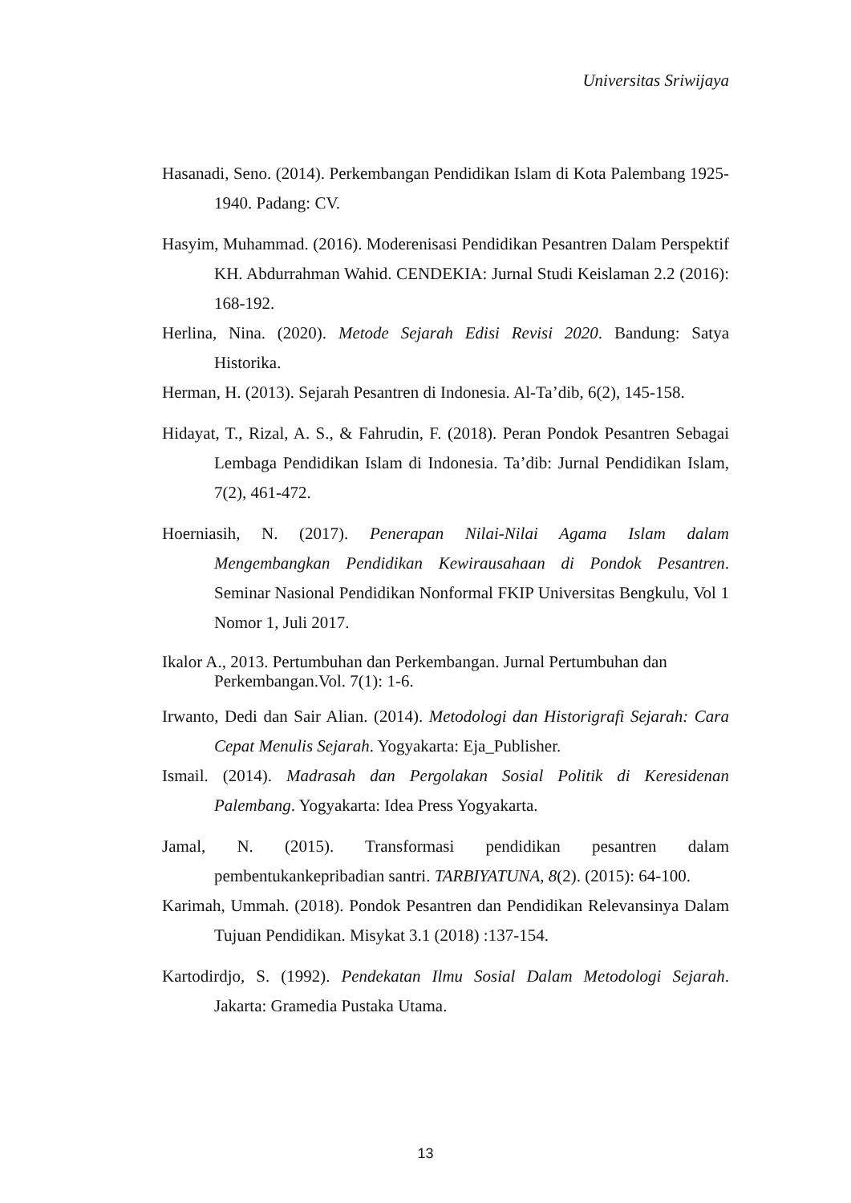Universitas Sriwijaya
Hasanadi, Seno. (2014). Perkembangan Pendidikan Islam di Kota Palembang 1925-1940. Padang: CV.
Hasyim, Muhammad. (2016). Moderenisasi Pendidikan Pesantren Dalam Perspektif KH. Abdurrahman Wahid. CENDEKIA: Jurnal Studi Keislaman 2.2 (2016): 168-192.
Herlina, Nina. (2020). Metode Sejarah Edisi Revisi 2020. Bandung: Satya Historika.
Herman, H. (2013). Sejarah Pesantren di Indonesia. Al-Ta’dib, 6(2), 145-158.
Hidayat, T., Rizal, A. S., & Fahrudin, F. (2018). Peran Pondok Pesantren Sebagai Lembaga Pendidikan Islam di Indonesia. Ta’dib: Jurnal Pendidikan Islam, 7(2), 461-472.
Hoerniasih, N. (2017). Penerapan Nilai-Nilai Agama Islam dalam Mengembangkan Pendidikan Kewirausahaan di Pondok Pesantren. Seminar Nasional Pendidikan Nonformal FKIP Universitas Bengkulu, Vol 1 Nomor 1, Juli 2017.
Ikalor A., 2013. Pertumbuhan dan Perkembangan. Jurnal Pertumbuhan dan Perkembangan.Vol. 7(1): 1-6.
Irwanto, Dedi dan Sair Alian. (2014). Metodologi dan Historigrafi Sejarah: Cara Cepat Menulis Sejarah. Yogyakarta: Eja_Publisher.
Ismail. (2014). Madrasah dan Pergolakan Sosial Politik di Keresidenan Palembang. Yogyakarta: Idea Press Yogyakarta.
Jamal, N. (2015). Transformasi pendidikan pesantren dalam pembentukankepribadian santri. TARBIYATUNA, 8(2). (2015): 64-100.
Karimah, Ummah. (2018). Pondok Pesantren dan Pendidikan Relevansinya Dalam Tujuan Pendidikan. Misykat 3.1 (2018) :137-154.
Kartodirdjo, S. (1992). Pendekatan Ilmu Sosial Dalam Metodologi Sejarah. Jakarta: Gramedia Pustaka Utama.
13